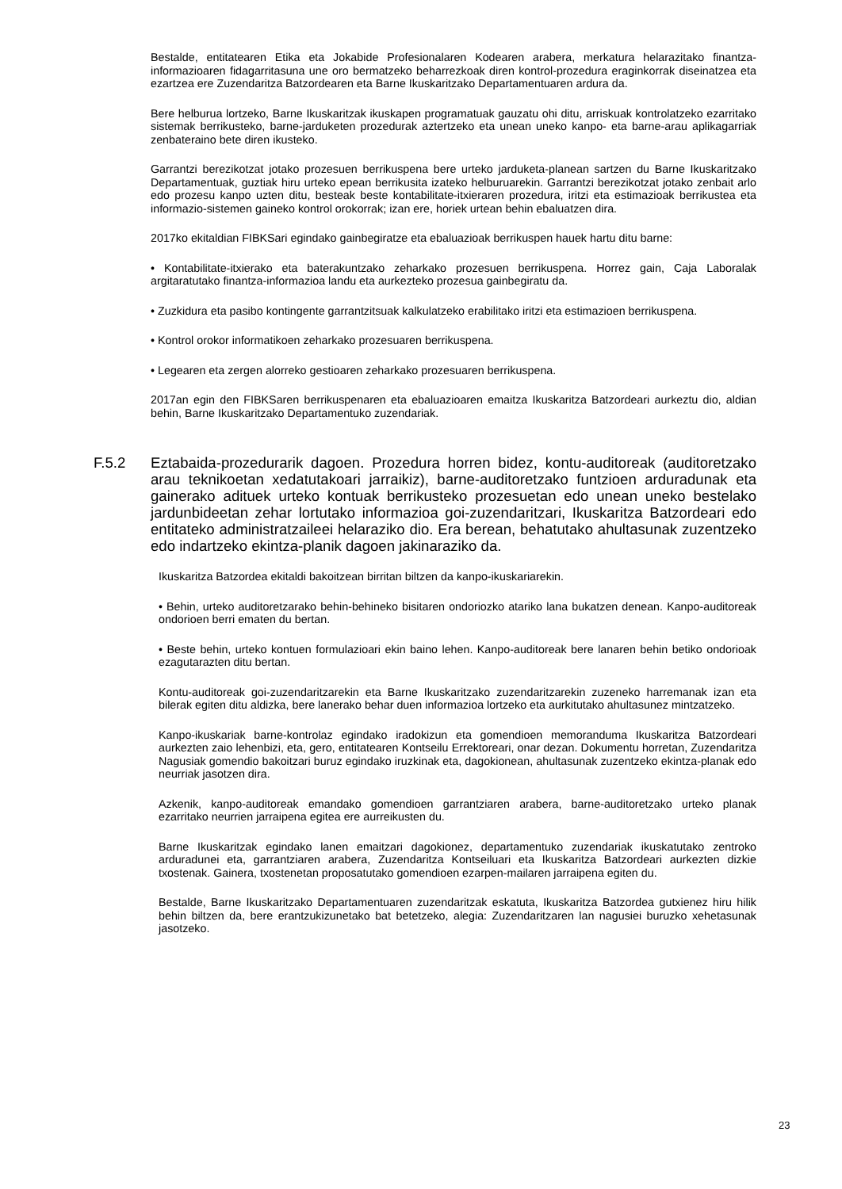Bestalde, entitatearen Etika eta Jokabide Profesionalaren Kodearen arabera, merkatura helarazitako finantza-informazioaren fidagarritasuna une oro bermatzeko beharrezkoak diren kontrol-prozedura eraginkorrak diseinatzea eta ezartzea ere Zuzendaritza Batzordearen eta Barne Ikuskaritzako Departamentuaren ardura da.
Bere helburua lortzeko, Barne Ikuskaritzak ikuskapen programatuak gauzatu ohi ditu, arriskuak kontrolatzeko ezarritako sistemak berrikusteko, barne-jarduketen prozedurak aztertzeko eta unean uneko kanpo- eta barne-arau aplikagarriak zenbateraino bete diren ikusteko.
Garrantzi berezikotzat jotako prozesuen berrikuspena bere urteko jarduketa-planean sartzen du Barne Ikuskaritzako Departamentuak, guztiak hiru urteko epean berrikusita izateko helburuarekin. Garrantzi berezikotzat jotako zenbait arlo edo prozesu kanpo uzten ditu, besteak beste kontabilitate-itxieraren prozedura, iritzi eta estimazioak berrikustea eta informazio-sistemen gaineko kontrol orokorrak; izan ere, horiek urtean behin ebaluatzen dira.
2017ko ekitaldian FIBKSari egindako gainbegiratze eta ebaluazioak berrikuspen hauek hartu ditu barne:
• Kontabilitate-itxierako eta baterakuntzako zeharkako prozesuen berrikuspena. Horrez gain, Caja Laboralak argitaratutako finantza-informazioa landu eta aurkezteko prozesua gainbegiratu da.
• Zuzkidura eta pasibo kontingente garrantzitsuak kalkulatzeko erabilitako iritzi eta estimazioen berrikuspena.
• Kontrol orokor informatikoen zeharkako prozesuaren berrikuspena.
• Legearen eta zergen alorreko gestioaren zeharkako prozesuaren berrikuspena.
2017an egin den FIBKSaren berrikuspenaren eta ebaluazioaren emaitza Ikuskaritza Batzordeari aurkeztu dio, aldian behin, Barne Ikuskaritzako Departamentuko zuzendariak.
F.5.2 Eztabaida-prozedurarik dagoen. Prozedura horren bidez, kontu-auditoreak (auditoretzako arau teknikoetan xedatutakoari jarraikiz), barne-auditoretzako funtzioen arduradunak eta gainerako adituek urteko kontuak berrikusteko prozesuetan edo unean uneko bestelako jardunbideetan zehar lortutako informazioa goi-zuzendaritzari, Ikuskaritza Batzordeari edo entitateko administratzaileei helaraziko dio. Era berean, behatutako ahultasunak zuzentzeko edo indartzeko ekintza-planik dagoen jakinaraziko da.
Ikuskaritza Batzordea ekitaldi bakoitzean birritan biltzen da kanpo-ikuskariarekin.
• Behin, urteko auditoretzarako behin-behineko bisitaren ondoriozko atariko lana bukatzen denean. Kanpo-auditoreak ondorioen berri ematen du bertan.
• Beste behin, urteko kontuen formulazioari ekin baino lehen. Kanpo-auditoreak bere lanaren behin betiko ondorioak ezagutarazten ditu bertan.
Kontu-auditoreak goi-zuzendaritzarekin eta Barne Ikuskaritzako zuzendaritzarekin zuzeneko harremanak izan eta bilerak egiten ditu aldizka, bere lanerako behar duen informazioa lortzeko eta aurkitutako ahultasunez mintzatzeko.
Kanpo-ikuskariak barne-kontrolaz egindako iradokizun eta gomendioen memoranduma Ikuskaritza Batzordeari aurkezten zaio lehenbizi, eta, gero, entitatearen Kontseilu Errektoreari, onar dezan. Dokumentu horretan, Zuzendaritza Nagusiak gomendio bakoitzari buruz egindako iruzkinak eta, dagokionean, ahultasunak zuzentzeko ekintza-planak edo neurriak jasotzen dira.
Azkenik, kanpo-auditoreak emandako gomendioen garrantziaren arabera, barne-auditoretzako urteko planak ezarritako neurrien jarraipena egitea ere aurreikusten du.
Barne Ikuskaritzak egindako lanen emaitzari dagokionez, departamentuko zuzendariak ikuskatutako zentroko arduradunei eta, garrantziaren arabera, Zuzendaritza Kontseiluari eta Ikuskaritza Batzordeari aurkezten dizkie txostenak. Gainera, txostenetan proposatutako gomendioen ezarpen-mailaren jarraipena egiten du.
Bestalde, Barne Ikuskaritzako Departamentuaren zuzendaritzak eskatuta, Ikuskaritza Batzordea gutxienez hiru hilik behin biltzen da, bere erantzukizunetako bat betetzeko, alegia: Zuzendaritzaren lan nagusiei buruzko xehetasunak jasotzeko.
23